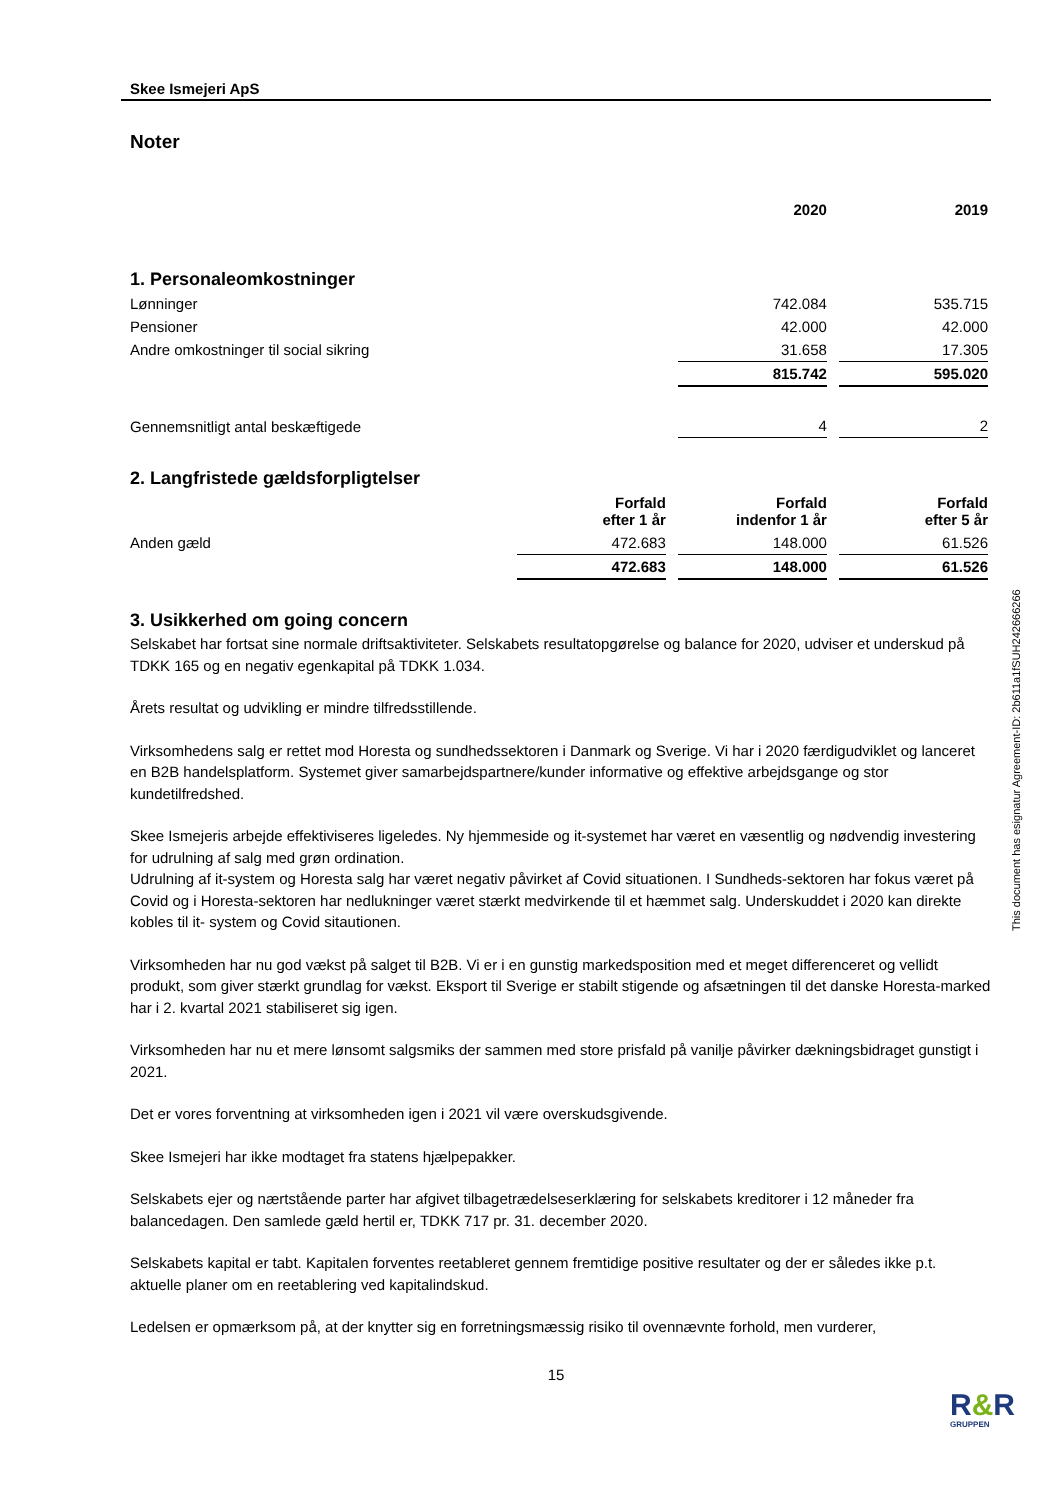Skee Ismejeri ApS
Noter
| | 2020 | 2019 |
1. Personaleomkostninger
| Lønninger | 742.084 | 535.715 |
| Pensioner | 42.000 | 42.000 |
| Andre omkostninger til social sikring | 31.658 | 17.305 |
| | 815.742 | 595.020 |
| Gennemsnitligt antal beskæftigede | 4 | 2 |
2. Langfristede gældsforpligtelser
| | Forfald efter 1 år | Forfald indenfor 1 år | Forfald efter 5 år |
| Anden gæld | 472.683 | 148.000 | 61.526 |
| | 472.683 | 148.000 | 61.526 |
3. Usikkerhed om going concern
Selskabet har fortsat sine normale driftsaktiviteter. Selskabets resultatopgørelse og balance for 2020, udviser et underskud på TDKK 165 og en negativ egenkapital på TDKK 1.034.
Årets resultat og udvikling er mindre tilfredsstillende.
Virksomhedens salg er rettet mod Horesta og sundhedssektoren i Danmark og Sverige. Vi har i 2020 færdigudviklet og lanceret en B2B handelsplatform. Systemet giver samarbejdspartnere/kunder informative og effektive arbejdsgange og stor kundetilfredshed.
Skee Ismejeris arbejde effektiviseres ligeledes. Ny hjemmeside og it-systemet har været en væsentlig og nødvendig investering for udrulning af salg med grøn ordination.
Udrulning af it-system og Horesta salg har været negativ påvirket af Covid situationen. I Sundheds-sektoren har fokus været på Covid og i Horesta-sektoren har nedlukninger været stærkt medvirkende til et hæmmet salg. Underskuddet i 2020 kan direkte kobles til it- system og Covid sitautionen.
Virksomheden har nu god vækst på salget til B2B. Vi er i en gunstig markedsposition med et meget differenceret og vellidt produkt, som giver stærkt grundlag for vækst. Eksport til Sverige er stabilt stigende og afsætningen til det danske Horesta-marked har i 2. kvartal 2021 stabiliseret sig igen.
Virksomheden har nu et mere lønsomt salgsmiks der sammen med store prisfald på vanilje påvirker dækningsbidraget gunstigt i 2021.
Det er vores forventning at virksomheden igen i 2021 vil være overskudsgivende.
Skee Ismejeri har ikke modtaget fra statens hjælpepakker.
Selskabets ejer og nærtstående parter har afgivet tilbagetrædelseserklæring for selskabets kreditorer i 12 måneder fra balancedagen. Den samlede gæld hertil er, TDKK 717 pr. 31. december 2020.
Selskabets kapital er tabt. Kapitalen forventes reetableret gennem fremtidige positive resultater og der er således ikke p.t. aktuelle planer om en reetablering ved kapitalindskud.
Ledelsen er opmærksom på, at der knytter sig en forretningsmæssig risiko til ovennævnte forhold, men vurderer,
15
This document has esignatur Agreement-ID: 2b611a1fSUH242666266
R&R
GRUPPEN